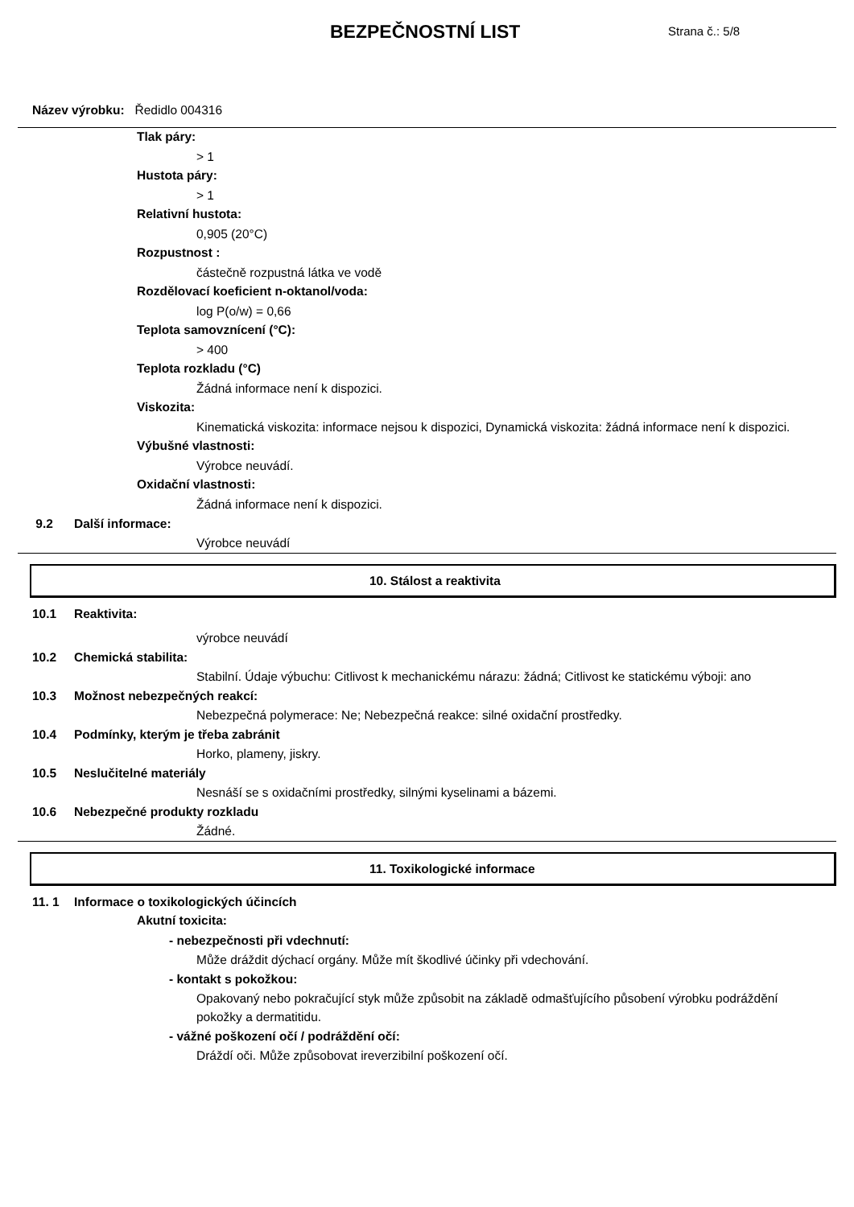BEZPEČNOSTNÍ LIST
Strana č.: 5/8
Název výrobku: Ředidlo 004316
Tlak páry:
> 1
Hustota páry:
> 1
Relativní hustota:
0,905 (20°C)
Rozpustnost :
částečně rozpustná látka ve vodě
Rozdělovací koeficient n-oktanol/voda:
log P(o/w) = 0,66
Teplota samovznícení (°C):
> 400
Teplota rozkladu (°C)
Žádná informace není k dispozici.
Viskozita:
Kinematická viskozita: informace nejsou k dispozici, Dynamická viskozita: žádná informace není k dispozici.
Výbušné vlastnosti:
Výrobce neuvádí.
Oxidační vlastnosti:
Žádná informace není k dispozici.
9.2 Další informace:
Výrobce neuvádí
10. Stálost a reaktivita
10.1 Reaktivita:
výrobce neuvádí
10.2 Chemická stabilita:
Stabilní. Údaje výbuchu: Citlivost k mechanickému nárazu: žádná; Citlivost ke statickému výboji: ano
10.3 Možnost nebezpečných reakcí:
Nebezpečná polymerace: Ne; Nebezpečná reakce: silné oxidační prostředky.
10.4 Podmínky, kterým je třeba zabránit
Horko, plameny, jiskry.
10.5 Neslučitelné materiály
Nesnáší se s oxidačními prostředky, silnými kyselinami a bázemi.
10.6 Nebezpečné produkty rozkladu
Žádné.
11. Toxikologické informace
11. 1 Informace o toxikologických účincích
Akutní toxicita:
- nebezpečnosti při vdechnutí:
Může dráždit dýchací orgány. Může mít škodlivé účinky při vdechování.
- kontakt s pokožkou:
Opakovaný nebo pokračující styk může způsobit na základě odmašťujícího působení výrobku podráždění pokožky a dermatitidu.
- vážné poškození očí / podráždění očí:
Dráždí oči. Může způsobovat ireverzibilní poškození očí.